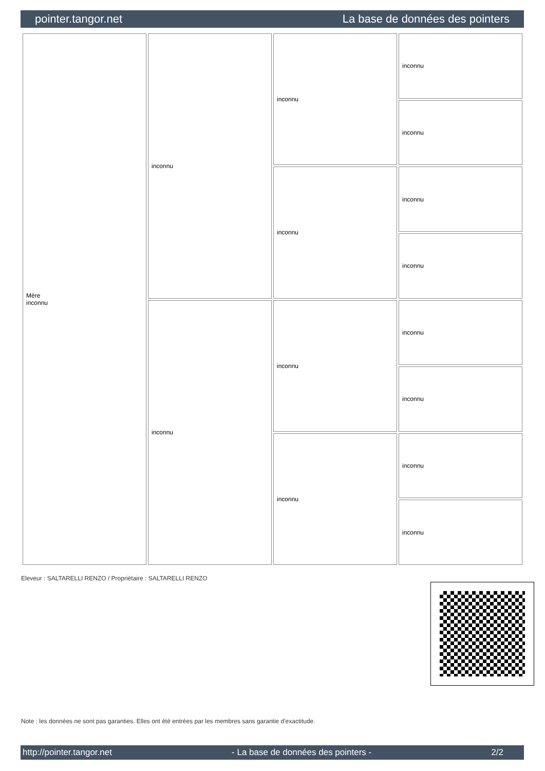pointer.tangor.net La base de données des pointers
| Mère inconnu | inconnu | inconnu | inconnu |
| | | | inconnu |
| | | inconnu | inconnu |
| | | | inconnu |
| | inconnu | inconnu | inconnu |
| | | | inconnu |
| | | inconnu | inconnu |
| | | | inconnu |
Eleveur : SALTARELLI RENZO / Propriétaire : SALTARELLI RENZO
Note : les données ne sont pas garanties. Elles ont été entrées par les membres sans garantie d'exactitude.
http://pointer.tangor.net - La base de données des pointers - 2/2